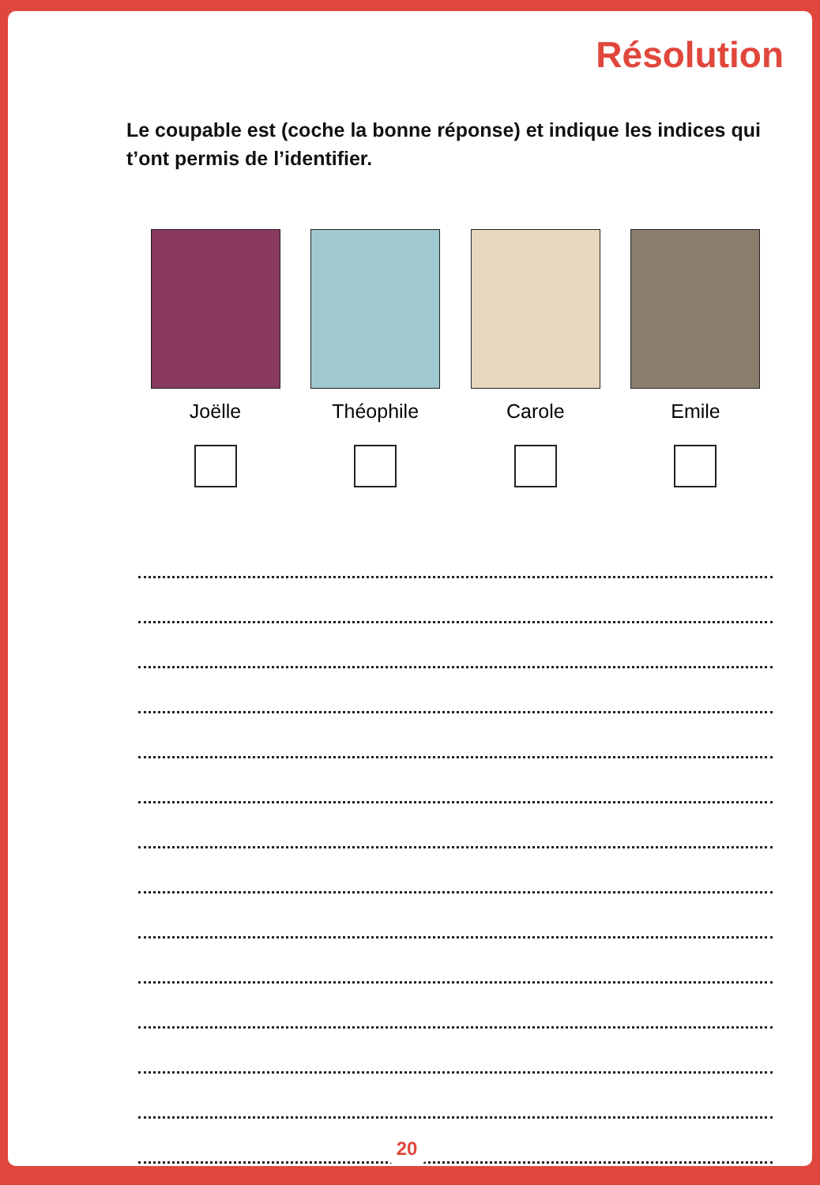Résolution
Le coupable est (coche la bonne réponse) et indique les indices qui t’ont permis de l’identifier.
Joëlle Théophile Carole Emile
20